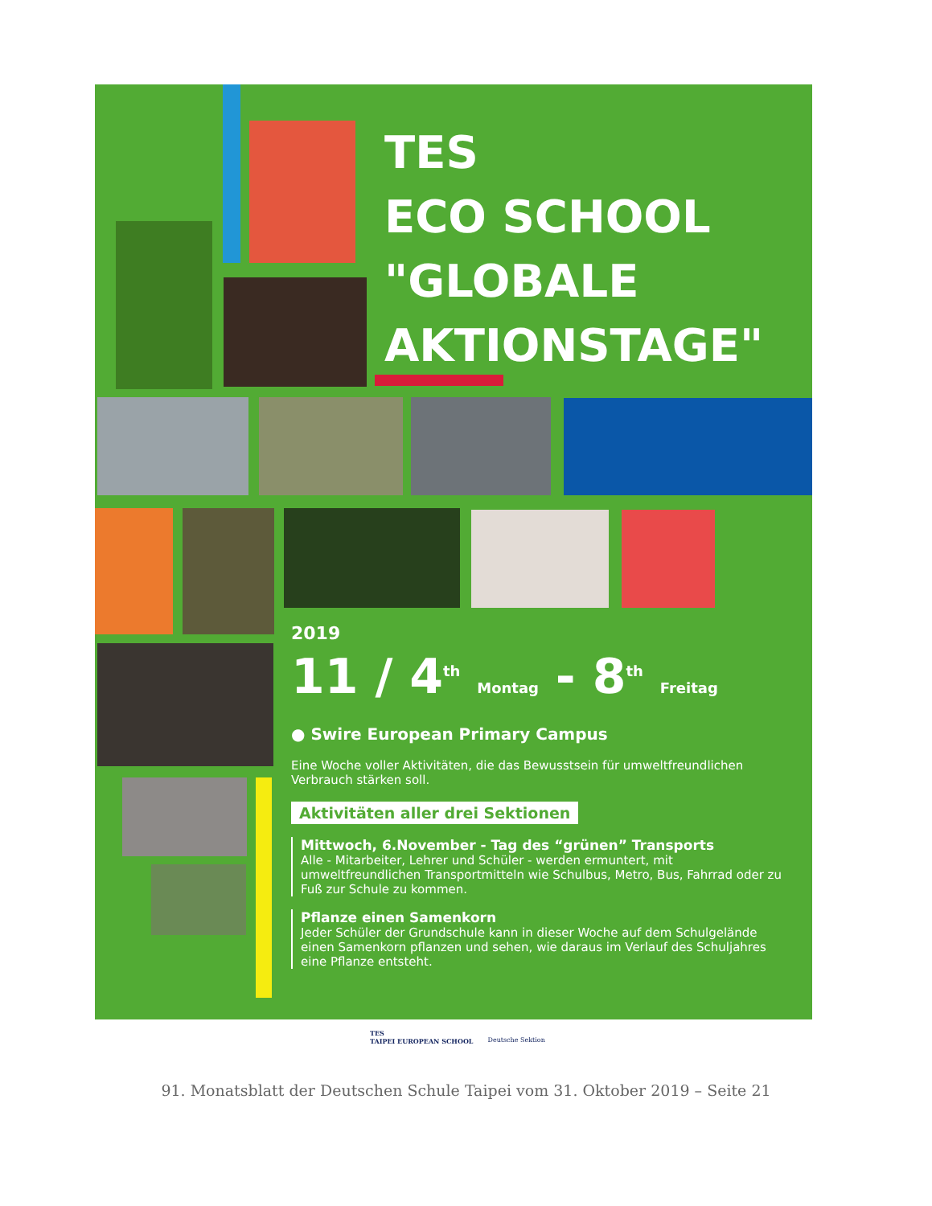TES
ECO SCHOOL
"GLOBALE
AKTIONSTAGE"
2019
11 / 4<sup>th</sup> Montag - 8<sup>th</sup> Freitag
● Swire European Primary Campus
Eine Woche voller Aktivitäten, die das Bewusstsein für umweltfreundlichen Verbrauch stärken soll.
Aktivitäten aller drei Sektionen
Mittwoch, 6.November - Tag des “grünen” Transports
Alle - Mitarbeiter, Lehrer und Schüler - werden ermuntert, mit umweltfreundlichen Transportmitteln wie Schulbus, Metro, Bus, Fahrrad oder zu Fuß zur Schule zu kommen.
Pflanze einen Samenkorn
Jeder Schüler der Grundschule kann in dieser Woche auf dem Schulgelände einen Samenkorn pflanzen und sehen, wie daraus im Verlauf des Schuljahres eine Pflanze entsteht.
TES
TAIPEI EUROPEAN SCHOOL
Deutsche Sektion
91. Monatsblatt der Deutschen Schule Taipei vom 31. Oktober 2019 – Seite 21